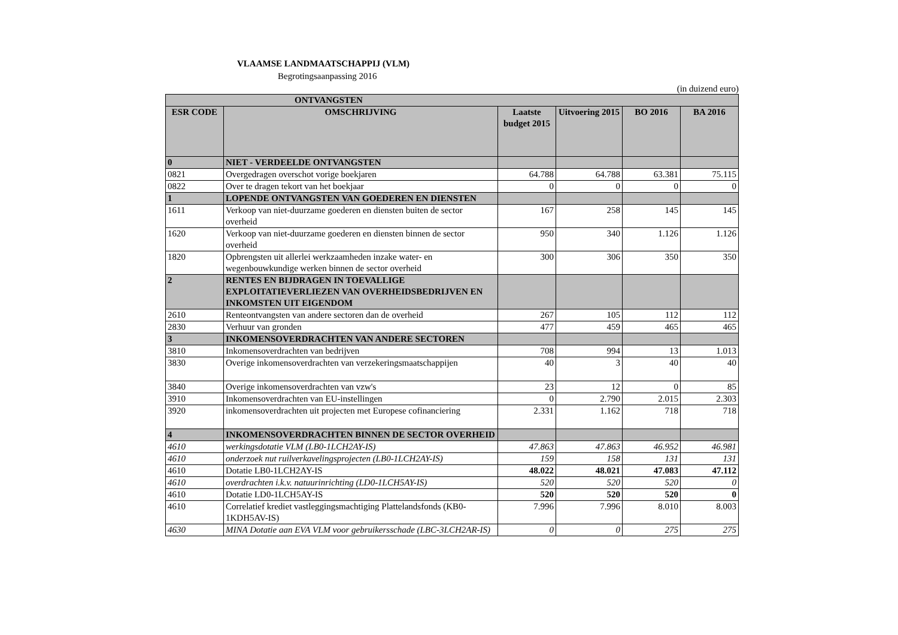VLAAMSE LANDMAATSCHAPPIJ (VLM)
Begrotingsaanpassing 2016
(in duizend euro)
| ONTVANGSTEN | | | | | |
| --- | --- | --- | --- | --- | --- |
| ESR CODE | OMSCHRIJVING | Laatste budget 2015 | Uitvoering 2015 | BO 2016 | BA 2016 |
| 0 | NIET - VERDEELDE ONTVANGSTEN | | | | |
| 0821 | Overgedragen overschot vorige boekjaren | 64.788 | 64.788 | 63.381 | 75.115 |
| 0822 | Over te dragen tekort van het boekjaar | 0 | 0 | 0 | 0 |
| 1 | LOPENDE ONTVANGSTEN VAN GOEDEREN EN DIENSTEN | | | | |
| 1611 | Verkoop van niet-duurzame goederen en diensten buiten de sector overheid | 167 | 258 | 145 | 145 |
| 1620 | Verkoop van niet-duurzame goederen en diensten binnen de sector overheid | 950 | 340 | 1.126 | 1.126 |
| 1820 | Opbrengsten uit allerlei werkzaamheden inzake water- en wegenbouwkundige werken binnen de sector overheid | 300 | 306 | 350 | 350 |
| 2 | RENTES EN BIJDRAGEN IN TOEVALLIGE EXPLOITATIEVERLIEZEN VAN OVERHEIDSBEDRIJVEN EN INKOMSTEN UIT EIGENDOM | | | | |
| 2610 | Renteontvangsten van andere sectoren dan de overheid | 267 | 105 | 112 | 112 |
| 2830 | Verhuur van gronden | 477 | 459 | 465 | 465 |
| 3 | INKOMENSOVERDRACHTEN VAN ANDERE SECTOREN | | | | |
| 3810 | Inkomensoverdrachten van bedrijven | 708 | 994 | 13 | 1.013 |
| 3830 | Overige inkomensoverdrachten van verzekeringsmaatschappijen | 40 | 3 | 40 | 40 |
| 3840 | Overige inkomensoverdrachten van vzw's | 23 | 12 | 0 | 85 |
| 3910 | Inkomensoverdrachten van EU-instellingen | 0 | 2.790 | 2.015 | 2.303 |
| 3920 | inkomensoverdrachten uit projecten met Europese cofinanciering | 2.331 | 1.162 | 718 | 718 |
| 4 | INKOMENSOVERDRACHTEN BINNEN DE SECTOR OVERHEID | | | | |
| 4610 | werkingsdotatie VLM (LB0-1LCH2AY-IS) | 47.863 | 47.863 | 46.952 | 46.981 |
| 4610 | onderzoek nut ruilverkavelingsprojecten (LB0-1LCH2AY-IS) | 159 | 158 | 131 | 131 |
| 4610 | Dotatie LB0-1LCH2AY-IS | 48.022 | 48.021 | 47.083 | 47.112 |
| 4610 | overdrachten i.k.v. natuurinrichting (LD0-1LCH5AY-IS) | 520 | 520 | 520 | 0 |
| 4610 | Dotatie LD0-1LCH5AY-IS | 520 | 520 | 520 | 0 |
| 4610 | Correlatief krediet vastleggingsmachtiging Plattelandsfonds (KB0-1KDH5AV-IS) | 7.996 | 7.996 | 8.010 | 8.003 |
| 4630 | MINA Dotatie aan EVA VLM voor gebruikersschade (LBC-3LCH2AR-IS) | 0 | 0 | 275 | 275 |